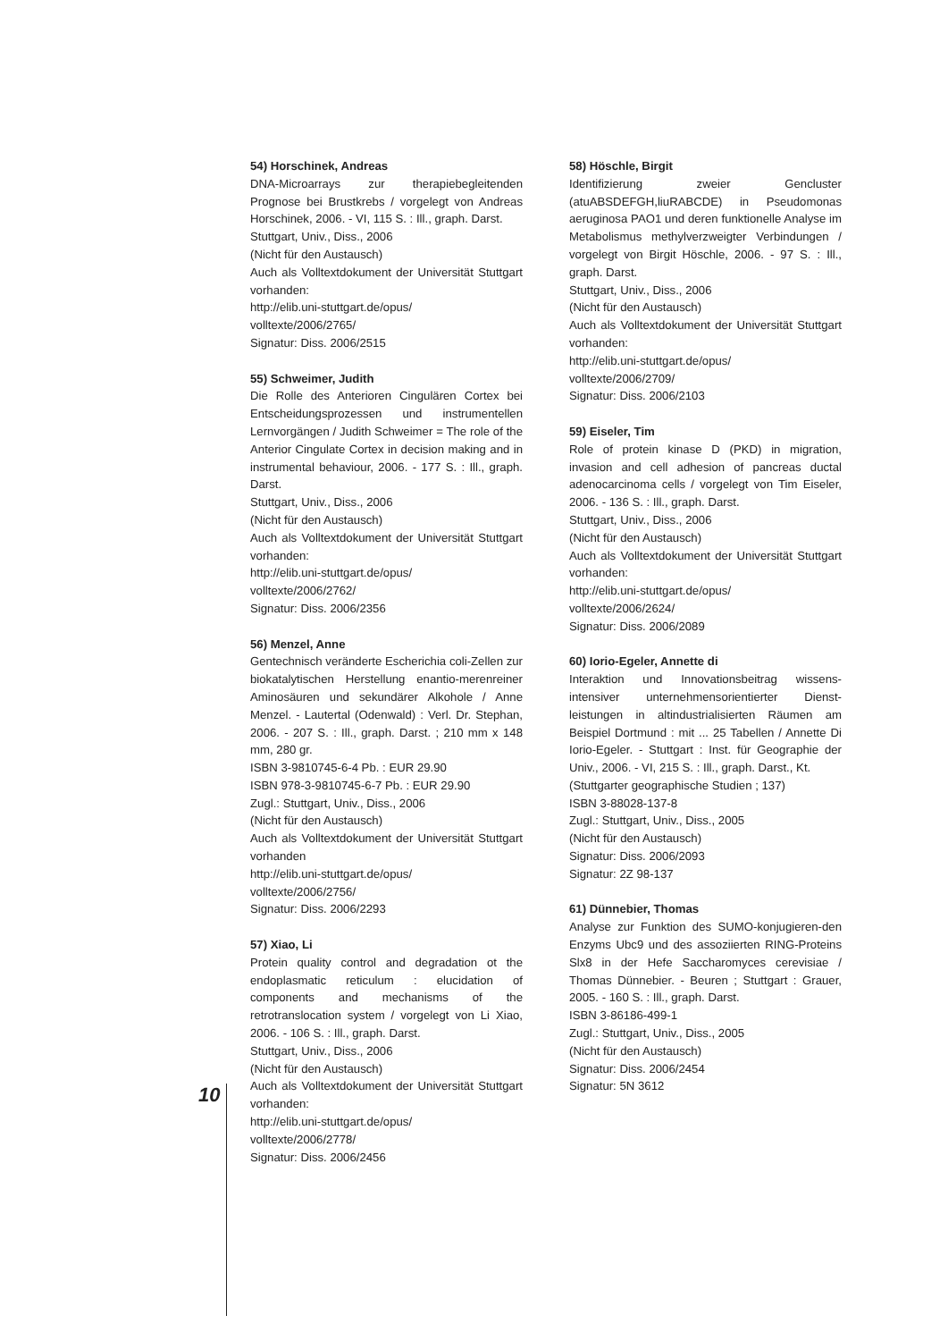54) Horschinek, Andreas
DNA-Microarrays zur therapiebegleitenden Prognose bei Brustkrebs / vorgelegt von Andreas Horschinek, 2006. - VI, 115 S. : Ill., graph. Darst.
Stuttgart, Univ., Diss., 2006
(Nicht für den Austausch)
Auch als Volltextdokument der Universität Stuttgart vorhanden:
http://elib.uni-stuttgart.de/opus/
volltexte/2006/2765/
Signatur: Diss. 2006/2515
55) Schweimer, Judith
Die Rolle des Anterioren Cingulären Cortex bei Entscheidungsprozessen und instrumentellen Lernvorgängen / Judith Schweimer = The role of the Anterior Cingulate Cortex in decision making and in instrumental behaviour, 2006. - 177 S. : Ill., graph. Darst.
Stuttgart, Univ., Diss., 2006
(Nicht für den Austausch)
Auch als Volltextdokument der Universität Stuttgart vorhanden:
http://elib.uni-stuttgart.de/opus/
volltexte/2006/2762/
Signatur: Diss. 2006/2356
56) Menzel, Anne
Gentechnisch veränderte Escherichia coli-Zellen zur biokatalytischen Herstellung enantio-merenreiner Aminosäuren und sekundärer Alkohole / Anne Menzel. - Lautertal (Odenwald) : Verl. Dr. Stephan, 2006. - 207 S. : Ill., graph. Darst. ; 210 mm x 148 mm, 280 gr.
ISBN 3-9810745-6-4 Pb. : EUR 29.90
ISBN 978-3-9810745-6-7 Pb. : EUR 29.90
Zugl.: Stuttgart, Univ., Diss., 2006
(Nicht für den Austausch)
Auch als Volltextdokument der Universität Stuttgart vorhanden
http://elib.uni-stuttgart.de/opus/
volltexte/2006/2756/
Signatur: Diss. 2006/2293
57) Xiao, Li
Protein quality control and degradation ot the endoplasmatic reticulum : elucidation of components and mechanisms of the retrotranslocation system / vorgelegt von Li Xiao, 2006. - 106 S. : Ill., graph. Darst.
Stuttgart, Univ., Diss., 2006
(Nicht für den Austausch)
Auch als Volltextdokument der Universität Stuttgart vorhanden:
http://elib.uni-stuttgart.de/opus/
volltexte/2006/2778/
Signatur: Diss. 2006/2456
58) Höschle, Birgit
Identifizierung zweier Gencluster (atuABSDEFGH,liuRABCDE) in Pseudomonas aeruginosa PAO1 und deren funktionelle Analyse im Metabolismus methylverzweigter Verbindungen / vorgelegt von Birgit Höschle, 2006. - 97 S. : Ill., graph. Darst.
Stuttgart, Univ., Diss., 2006
(Nicht für den Austausch)
Auch als Volltextdokument der Universität Stuttgart vorhanden:
http://elib.uni-stuttgart.de/opus/
volltexte/2006/2709/
Signatur: Diss. 2006/2103
59) Eiseler, Tim
Role of protein kinase D (PKD) in migration, invasion and cell adhesion of pancreas ductal adenocarcinoma cells / vorgelegt von Tim Eiseler, 2006. - 136 S. : Ill., graph. Darst.
Stuttgart, Univ., Diss., 2006
(Nicht für den Austausch)
Auch als Volltextdokument der Universität Stuttgart vorhanden:
http://elib.uni-stuttgart.de/opus/
volltexte/2006/2624/
Signatur: Diss. 2006/2089
60) Iorio-Egeler, Annette di
Interaktion und Innovationsbeitrag wissens-intensiver unternehmensorientierter Dienst-leistungen in altindustrialisierten Räumen am Beispiel Dortmund : mit ... 25 Tabellen / Annette Di Iorio-Egeler. - Stuttgart : Inst. für Geographie der Univ., 2006. - VI, 215 S. : Ill., graph. Darst., Kt.
(Stuttgarter geographische Studien ; 137)
ISBN 3-88028-137-8
Zugl.: Stuttgart, Univ., Diss., 2005
(Nicht für den Austausch)
Signatur: Diss. 2006/2093
Signatur: 2Z 98-137
61) Dünnebier, Thomas
Analyse zur Funktion des SUMO-konjugieren-den Enzyms Ubc9 und des assoziierten RING-Proteins Slx8 in der Hefe Saccharomyces cerevisiae / Thomas Dünnebier. - Beuren ; Stuttgart : Grauer, 2005. - 160 S. : Ill., graph. Darst.
ISBN 3-86186-499-1
Zugl.: Stuttgart, Univ., Diss., 2005
(Nicht für den Austausch)
Signatur: Diss. 2006/2454
Signatur: 5N 3612
10